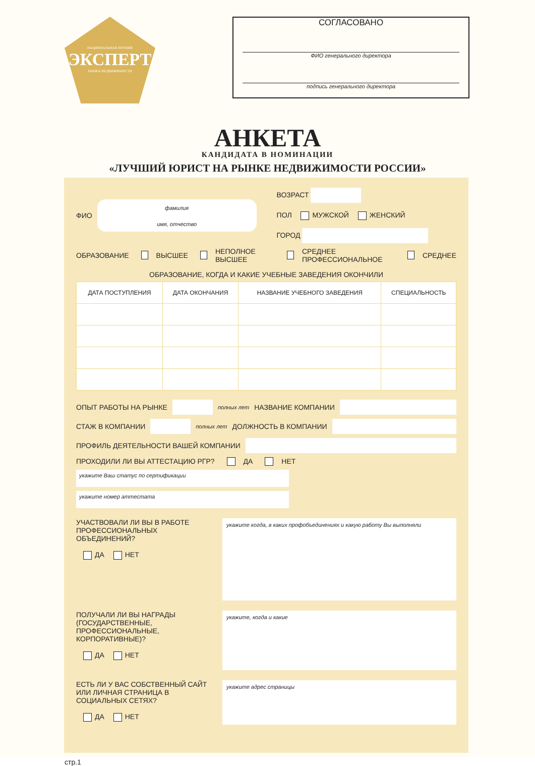НАЦИОНАЛЬНАЯ ПРЕМИЯ
ЭКСПЕРТ
РЫНКА НЕДВИЖИМОСТИ
СОГЛАСОВАНО
ФИО генерального директора
подпись генерального директора
АНКЕТА
КАНДИДАТА В НОМИНАЦИИ
«ЛУЧШИЙ ЮРИСТ НА РЫНКЕ НЕДВИЖИМОСТИ РОССИИ»
ФИО
фамилия
имя, отчество
ВОЗРАСТ
ПОЛ МУЖСКОЙ ЖЕНСКИЙ
ГОРОД
ОБРАЗОВАНИЕ ВЫСШЕЕ НЕПОЛНОЕ ВЫСШЕЕ СРЕДНЕЕ ПРОФЕССИОНАЛЬНОЕ СРЕДНЕЕ
ОБРАЗОВАНИЕ, КОГДА И КАКИЕ УЧЕБНЫЕ ЗАВЕДЕНИЯ ОКОНЧИЛИ
| ДАТА ПОСТУПЛЕНИЯ | ДАТА ОКОНЧАНИЯ | НАЗВАНИЕ УЧЕБНОГО ЗАВЕДЕНИЯ | СПЕЦИАЛЬНОСТЬ |
| --- | --- | --- | --- |
ОПЫТ РАБОТЫ НА РЫНКЕ полных лет НАЗВАНИЕ КОМПАНИИ
СТАЖ В КОМПАНИИ полных лет ДОЛЖНОСТЬ В КОМПАНИИ
ПРОФИЛЬ ДЕЯТЕЛЬНОСТИ ВАШЕЙ КОМПАНИИ
ПРОХОДИЛИ ЛИ ВЫ АТТЕСТАЦИЮ РГР? ДА НЕТ
укажите Ваш статус по сертификации
укажите номер аттестата
УЧАСТВОВАЛИ ЛИ ВЫ В РАБОТЕ ПРОФЕССИОНАЛЬНЫХ ОБЪЕДИНЕНИЙ?
ДА НЕТ
укажите когда, в каких профобъединениях и какую работу Вы выполняли
ПОЛУЧАЛИ ЛИ ВЫ НАГРАДЫ (ГОСУДАРСТВЕННЫЕ, ПРОФЕССИОНАЛЬНЫЕ, КОРПОРАТИВНЫЕ)?
ДА НЕТ
укажите, когда и какие
ЕСТЬ ЛИ У ВАС СОБСТВЕННЫЙ САЙТ ИЛИ ЛИЧНАЯ СТРАНИЦА В СОЦИАЛЬНЫХ СЕТЯХ?
ДА НЕТ
укажите адрес страницы
стр.1